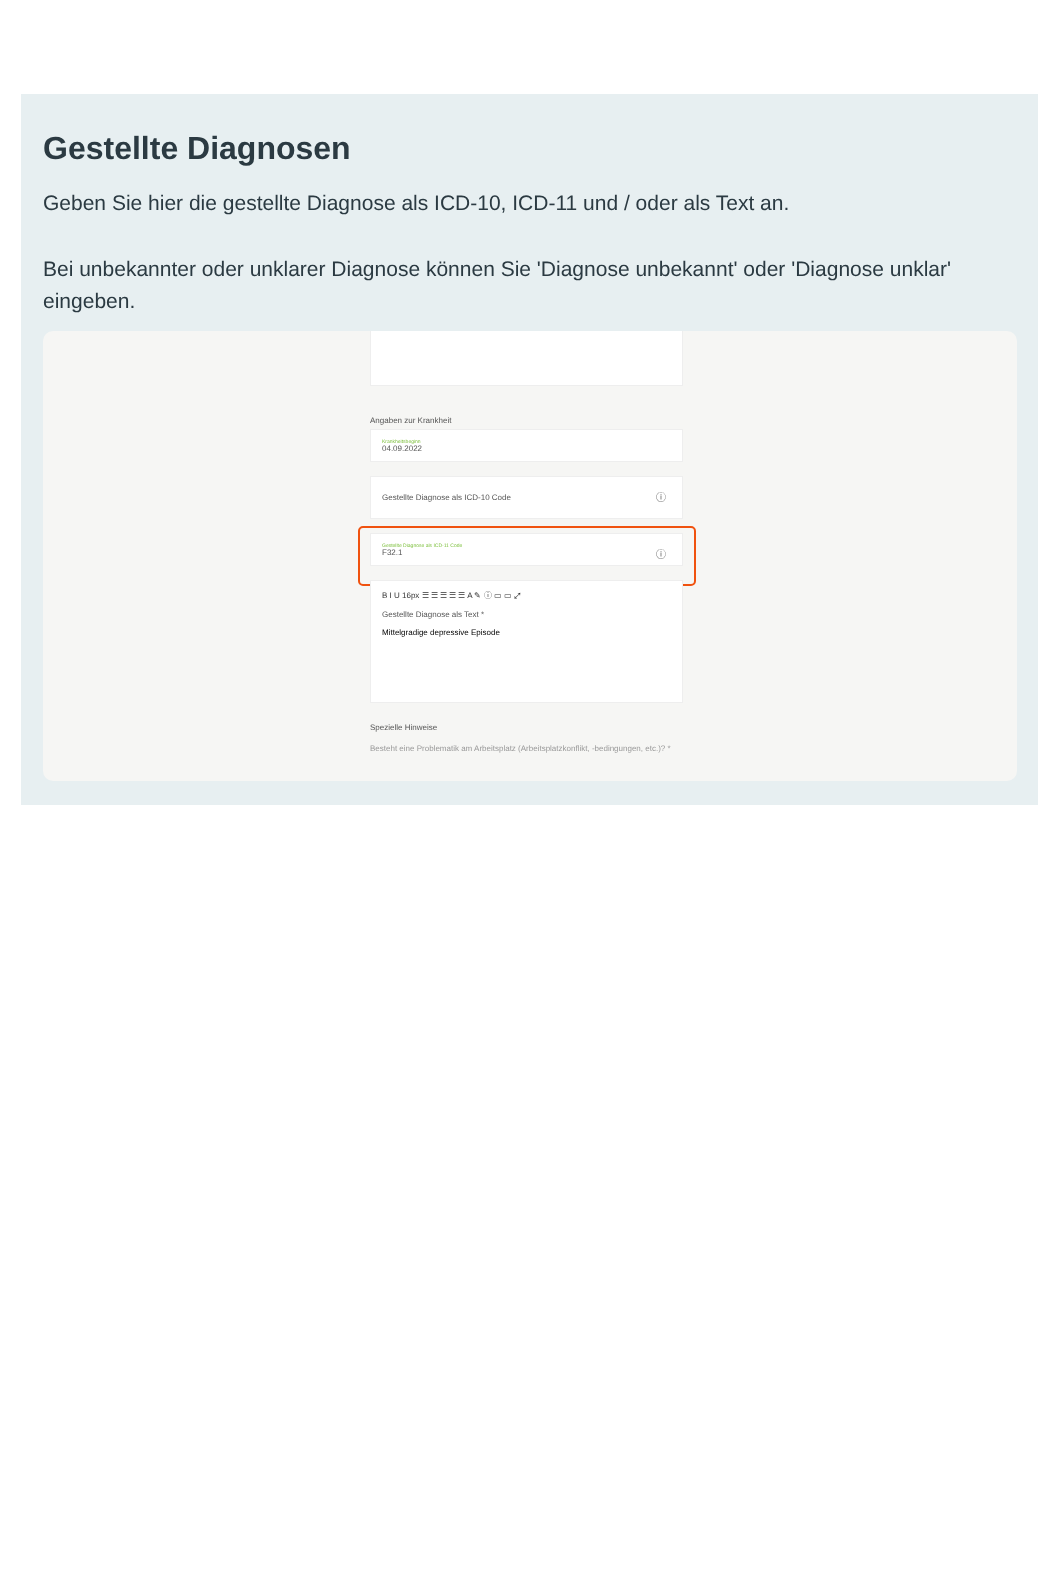Gestellte Diagnosen
Geben Sie hier die gestellte Diagnose als ICD-10, ICD-11 und / oder als Text an.
Bei unbekannter oder unklarer Diagnose können Sie 'Diagnose unbekannt' oder 'Diagnose unklar' eingeben.
Angaben zur Krankheit
Krankheitsbeginn
04.09.2022
Gestellte Diagnose als ICD-10 Code ⓘ
Gestellte Diagnose als ICD-11 Code
F32.1
ⓘ
B I U 16px ☰ ☰ ☰ ☰ ☰ A ✎ ⓘ ▭ ▭ ⤢
Gestellte Diagnose als Text *
Mittelgradige depressive Episode
Spezielle Hinweise
Besteht eine Problematik am Arbeitsplatz (Arbeitsplatzkonflikt, -bedingungen, etc.)? *